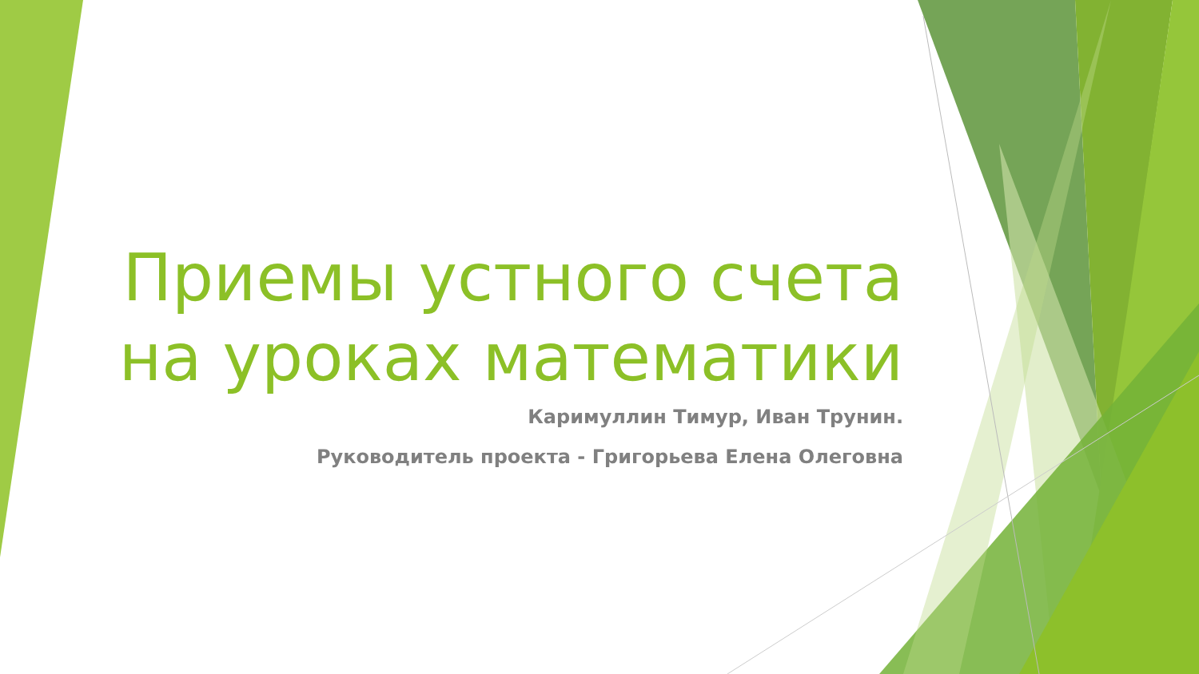Приемы устного счета
на уроках математики
Каримуллин Тимур, Иван Трунин.
Руководитель проекта - Григорьева Елена Олеговна